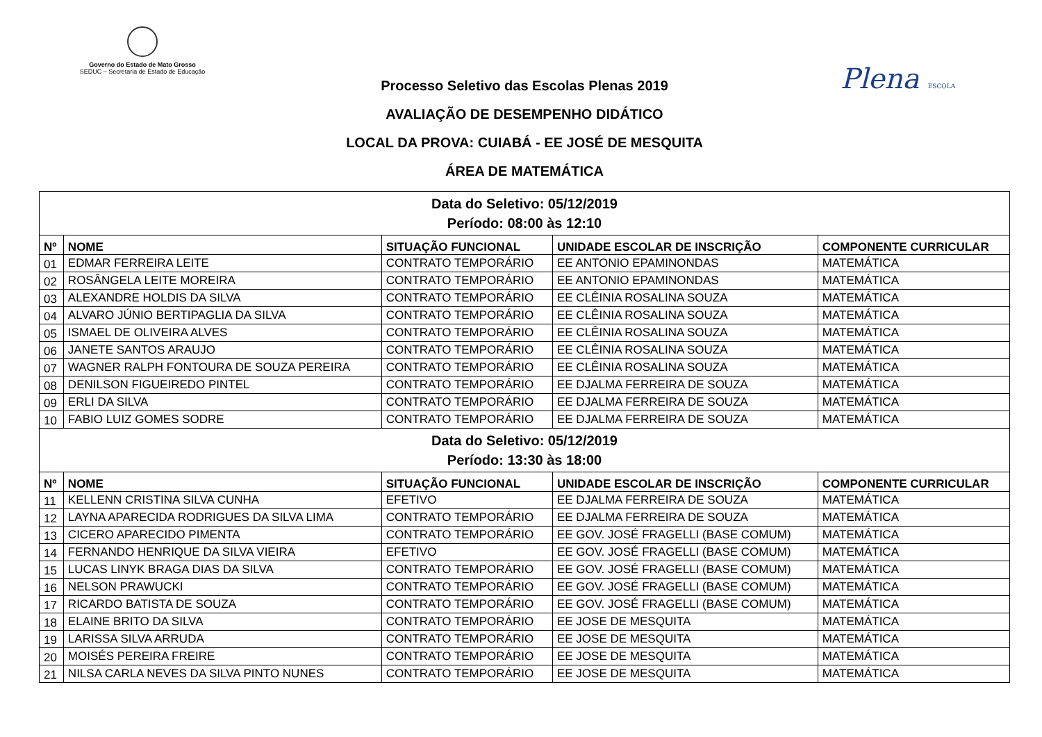Governo do Estado de Mato Grosso
SEDUC – Secretaria de Estado de Educação
Plena ESCOLA
Processo Seletivo das Escolas Plenas 2019
AVALIAÇÃO DE DESEMPENHO DIDÁTICO
LOCAL DA PROVA: CUIABÁ - EE JOSÉ DE MESQUITA
ÁREA DE MATEMÁTICA
| Data do Seletivo: 05/12/2019 Período: 08:00 às 12:10 | | | | |
| Nº | NOME | SITUAÇÃO FUNCIONAL | UNIDADE ESCOLAR DE INSCRIÇÃO | COMPONENTE CURRICULAR |
| 01 | EDMAR FERREIRA LEITE | CONTRATO TEMPORÁRIO | EE ANTONIO EPAMINONDAS | MATEMÁTICA |
| 02 | ROSÂNGELA LEITE MOREIRA | CONTRATO TEMPORÁRIO | EE ANTONIO EPAMINONDAS | MATEMÁTICA |
| 03 | ALEXANDRE HOLDIS DA SILVA | CONTRATO TEMPORÁRIO | EE CLÊINIA ROSALINA SOUZA | MATEMÁTICA |
| 04 | ALVARO JÚNIO BERTIPAGLIA DA SILVA | CONTRATO TEMPORÁRIO | EE CLÊINIA ROSALINA SOUZA | MATEMÁTICA |
| 05 | ISMAEL DE OLIVEIRA ALVES | CONTRATO TEMPORÁRIO | EE CLÊINIA ROSALINA SOUZA | MATEMÁTICA |
| 06 | JANETE SANTOS ARAUJO | CONTRATO TEMPORÁRIO | EE CLÊINIA ROSALINA SOUZA | MATEMÁTICA |
| 07 | WAGNER RALPH FONTOURA DE SOUZA PEREIRA | CONTRATO TEMPORÁRIO | EE CLÊINIA ROSALINA SOUZA | MATEMÁTICA |
| 08 | DENILSON FIGUEIREDO PINTEL | CONTRATO TEMPORÁRIO | EE DJALMA FERREIRA DE SOUZA | MATEMÁTICA |
| 09 | ERLI DA SILVA | CONTRATO TEMPORÁRIO | EE DJALMA FERREIRA DE SOUZA | MATEMÁTICA |
| 10 | FABIO LUIZ GOMES SODRE | CONTRATO TEMPORÁRIO | EE DJALMA FERREIRA DE SOUZA | MATEMÁTICA |
| Data do Seletivo: 05/12/2019 Período: 13:30 às 18:00 | | | | |
| Nº | NOME | SITUAÇÃO FUNCIONAL | UNIDADE ESCOLAR DE INSCRIÇÃO | COMPONENTE CURRICULAR |
| 11 | KELLENN CRISTINA SILVA CUNHA | EFETIVO | EE DJALMA FERREIRA DE SOUZA | MATEMÁTICA |
| 12 | LAYNA APARECIDA RODRIGUES DA SILVA LIMA | CONTRATO TEMPORÁRIO | EE DJALMA FERREIRA DE SOUZA | MATEMÁTICA |
| 13 | CICERO APARECIDO PIMENTA | CONTRATO TEMPORÁRIO | EE GOV. JOSÉ FRAGELLI (BASE COMUM) | MATEMÁTICA |
| 14 | FERNANDO HENRIQUE DA SILVA VIEIRA | EFETIVO | EE GOV. JOSÉ FRAGELLI (BASE COMUM) | MATEMÁTICA |
| 15 | LUCAS LINYK BRAGA DIAS DA SILVA | CONTRATO TEMPORÁRIO | EE GOV. JOSÉ FRAGELLI (BASE COMUM) | MATEMÁTICA |
| 16 | NELSON PRAWUCKI | CONTRATO TEMPORÁRIO | EE GOV. JOSÉ FRAGELLI (BASE COMUM) | MATEMÁTICA |
| 17 | RICARDO BATISTA DE SOUZA | CONTRATO TEMPORÁRIO | EE GOV. JOSÉ FRAGELLI (BASE COMUM) | MATEMÁTICA |
| 18 | ELAINE BRITO DA SILVA | CONTRATO TEMPORÁRIO | EE JOSE DE MESQUITA | MATEMÁTICA |
| 19 | LARISSA SILVA ARRUDA | CONTRATO TEMPORÁRIO | EE JOSE DE MESQUITA | MATEMÁTICA |
| 20 | MOISÉS PEREIRA FREIRE | CONTRATO TEMPORÁRIO | EE JOSE DE MESQUITA | MATEMÁTICA |
| 21 | NILSA CARLA NEVES DA SILVA PINTO NUNES | CONTRATO TEMPORÁRIO | EE JOSE DE MESQUITA | MATEMÁTICA |